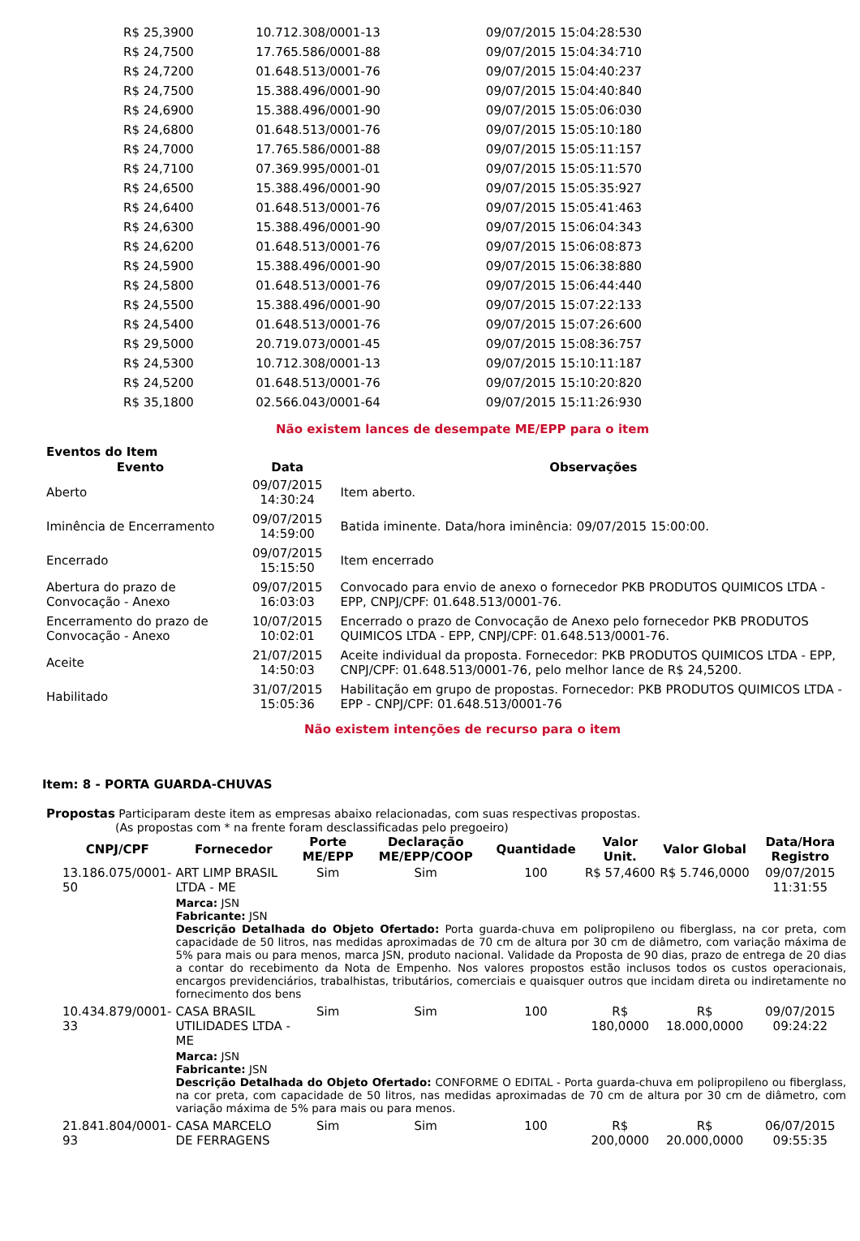| R$ 25,3900 | 10.712.308/0001-13 | 09/07/2015 15:04:28:530 |
| R$ 24,7500 | 17.765.586/0001-88 | 09/07/2015 15:04:34:710 |
| R$ 24,7200 | 01.648.513/0001-76 | 09/07/2015 15:04:40:237 |
| R$ 24,7500 | 15.388.496/0001-90 | 09/07/2015 15:04:40:840 |
| R$ 24,6900 | 15.388.496/0001-90 | 09/07/2015 15:05:06:030 |
| R$ 24,6800 | 01.648.513/0001-76 | 09/07/2015 15:05:10:180 |
| R$ 24,7000 | 17.765.586/0001-88 | 09/07/2015 15:05:11:157 |
| R$ 24,7100 | 07.369.995/0001-01 | 09/07/2015 15:05:11:570 |
| R$ 24,6500 | 15.388.496/0001-90 | 09/07/2015 15:05:35:927 |
| R$ 24,6400 | 01.648.513/0001-76 | 09/07/2015 15:05:41:463 |
| R$ 24,6300 | 15.388.496/0001-90 | 09/07/2015 15:06:04:343 |
| R$ 24,6200 | 01.648.513/0001-76 | 09/07/2015 15:06:08:873 |
| R$ 24,5900 | 15.388.496/0001-90 | 09/07/2015 15:06:38:880 |
| R$ 24,5800 | 01.648.513/0001-76 | 09/07/2015 15:06:44:440 |
| R$ 24,5500 | 15.388.496/0001-90 | 09/07/2015 15:07:22:133 |
| R$ 24,5400 | 01.648.513/0001-76 | 09/07/2015 15:07:26:600 |
| R$ 29,5000 | 20.719.073/0001-45 | 09/07/2015 15:08:36:757 |
| R$ 24,5300 | 10.712.308/0001-13 | 09/07/2015 15:10:11:187 |
| R$ 24,5200 | 01.648.513/0001-76 | 09/07/2015 15:10:20:820 |
| R$ 35,1800 | 02.566.043/0001-64 | 09/07/2015 15:11:26:930 |
Não existem lances de desempate ME/EPP para o item
Eventos do Item
| Evento | Data | Observações |
| --- | --- | --- |
| Aberto | 09/07/2015 14:30:24 | Item aberto. |
| Iminência de Encerramento | 09/07/2015 14:59:00 | Batida iminente. Data/hora iminência: 09/07/2015 15:00:00. |
| Encerrado | 09/07/2015 15:15:50 | Item encerrado |
| Abertura do prazo de Convocação - Anexo | 09/07/2015 16:03:03 | Convocado para envio de anexo o fornecedor PKB PRODUTOS QUIMICOS LTDA - EPP, CNPJ/CPF: 01.648.513/0001-76. |
| Encerramento do prazo de Convocação - Anexo | 10/07/2015 10:02:01 | Encerrado o prazo de Convocação de Anexo pelo fornecedor PKB PRODUTOS QUIMICOS LTDA - EPP, CNPJ/CPF: 01.648.513/0001-76. |
| Aceite | 21/07/2015 14:50:03 | Aceite individual da proposta. Fornecedor: PKB PRODUTOS QUIMICOS LTDA - EPP, CNPJ/CPF: 01.648.513/0001-76, pelo melhor lance de R$ 24,5200. |
| Habilitado | 31/07/2015 15:05:36 | Habilitação em grupo de propostas. Fornecedor: PKB PRODUTOS QUIMICOS LTDA - EPP - CNPJ/CPF: 01.648.513/0001-76 |
Não existem intenções de recurso para o item
Item: 8 - PORTA GUARDA-CHUVAS
Propostas Participaram deste item as empresas abaixo relacionadas, com suas respectivas propostas.
(As propostas com * na frente foram desclassificadas pelo pregoeiro)
| CNPJ/CPF | Fornecedor | Porte ME/EPP | Declaração ME/EPP/COOP | Quantidade | Valor Unit. | Valor Global | Data/Hora Registro |
| --- | --- | --- | --- | --- | --- | --- | --- |
| 13.186.075/0001-50 | ART LIMP BRASIL LTDA - ME | Sim | Sim | 100 | R$ 57,4600 | R$ 5.746,0000 | 09/07/2015 11:31:55 |
| | Marca: JSN Fabricante: JSN Descrição Detalhada do Objeto Ofertado: Porta guarda-chuva em polipropileno ou fiberglass, na cor preta, com capacidade de 50 litros, nas medidas aproximadas de 70 cm de altura por 30 cm de diâmetro, com variação máxima de 5% para mais ou para menos, marca JSN, produto nacional. Validade da Proposta de 90 dias, prazo de entrega de 20 dias a contar do recebimento da Nota de Empenho. Nos valores propostos estão inclusos todos os custos operacionais, encargos previdenciários, trabalhistas, tributários, comerciais e quaisquer outros que incidam direta ou indiretamente no fornecimento dos bens | | | | | | |
| 10.434.879/0001-33 | CASA BRASIL UTILIDADES LTDA - ME | Sim | Sim | 100 | R$ 180,0000 | R$ 18.000,0000 | 09/07/2015 09:24:22 |
| | Marca: JSN Fabricante: JSN Descrição Detalhada do Objeto Ofertado: CONFORME O EDITAL - Porta guarda-chuva em polipropileno ou fiberglass, na cor preta, com capacidade de 50 litros, nas medidas aproximadas de 70 cm de altura por 30 cm de diâmetro, com variação máxima de 5% para mais ou para menos. | | | | | | |
| 21.841.804/0001-93 | CASA MARCELO DE FERRAGENS | Sim | Sim | 100 | R$ 200,0000 | R$ 20.000,0000 | 06/07/2015 09:55:35 |